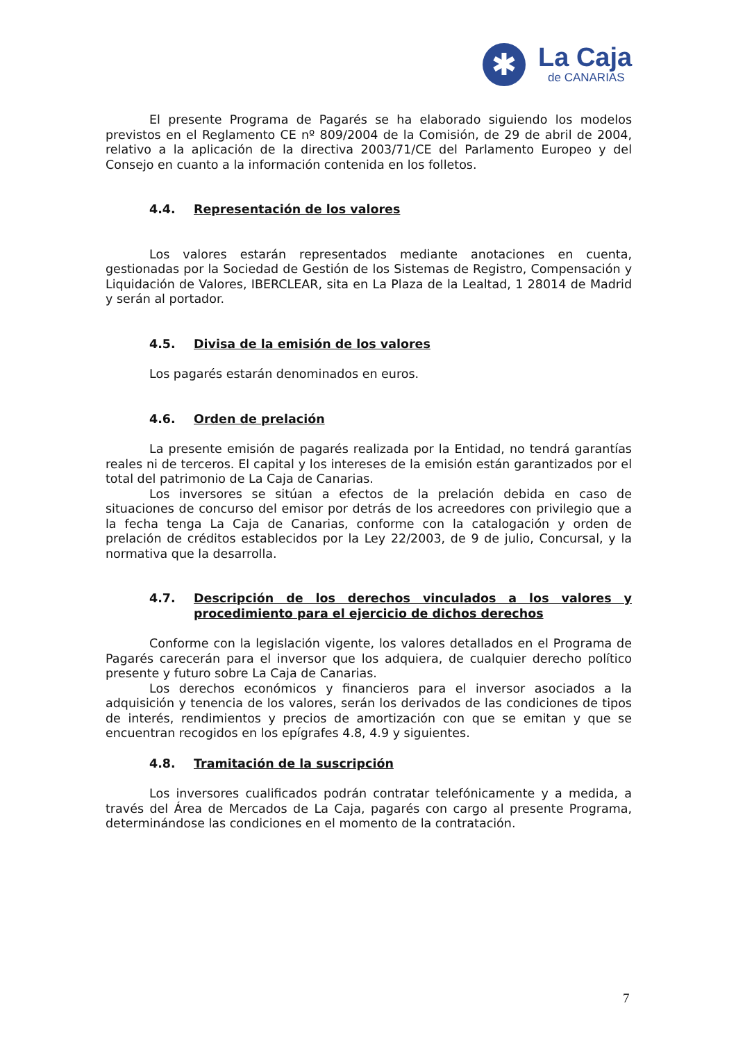✱
La Caja
de CANARIAS
El presente Programa de Pagarés se ha elaborado siguiendo los modelos previstos en el Reglamento CE nº 809/2004 de la Comisión, de 29 de abril de 2004, relativo a la aplicación de la directiva 2003/71/CE del Parlamento Europeo y del Consejo en cuanto a la información contenida en los folletos.
4.4. Representación de los valores
Los valores estarán representados mediante anotaciones en cuenta, gestionadas por la Sociedad de Gestión de los Sistemas de Registro, Compensación y Liquidación de Valores, IBERCLEAR, sita en La Plaza de la Lealtad, 1 28014 de Madrid y serán al portador.
4.5. Divisa de la emisión de los valores
Los pagarés estarán denominados en euros.
4.6. Orden de prelación
La presente emisión de pagarés realizada por la Entidad, no tendrá garantías reales ni de terceros. El capital y los intereses de la emisión están garantizados por el total del patrimonio de La Caja de Canarias.
Los inversores se sitúan a efectos de la prelación debida en caso de situaciones de concurso del emisor por detrás de los acreedores con privilegio que a la fecha tenga La Caja de Canarias, conforme con la catalogación y orden de prelación de créditos establecidos por la Ley 22/2003, de 9 de julio, Concursal, y la normativa que la desarrolla.
4.7. Descripción de los derechos vinculados a los valores y procedimiento para el ejercicio de dichos derechos
Conforme con la legislación vigente, los valores detallados en el Programa de Pagarés carecerán para el inversor que los adquiera, de cualquier derecho político presente y futuro sobre La Caja de Canarias.
Los derechos económicos y financieros para el inversor asociados a la adquisición y tenencia de los valores, serán los derivados de las condiciones de tipos de interés, rendimientos y precios de amortización con que se emitan y que se encuentran recogidos en los epígrafes 4.8, 4.9 y siguientes.
4.8. Tramitación de la suscripción
Los inversores cualificados podrán contratar telefónicamente y a medida, a través del Área de Mercados de La Caja, pagarés con cargo al presente Programa, determinándose las condiciones en el momento de la contratación.
7